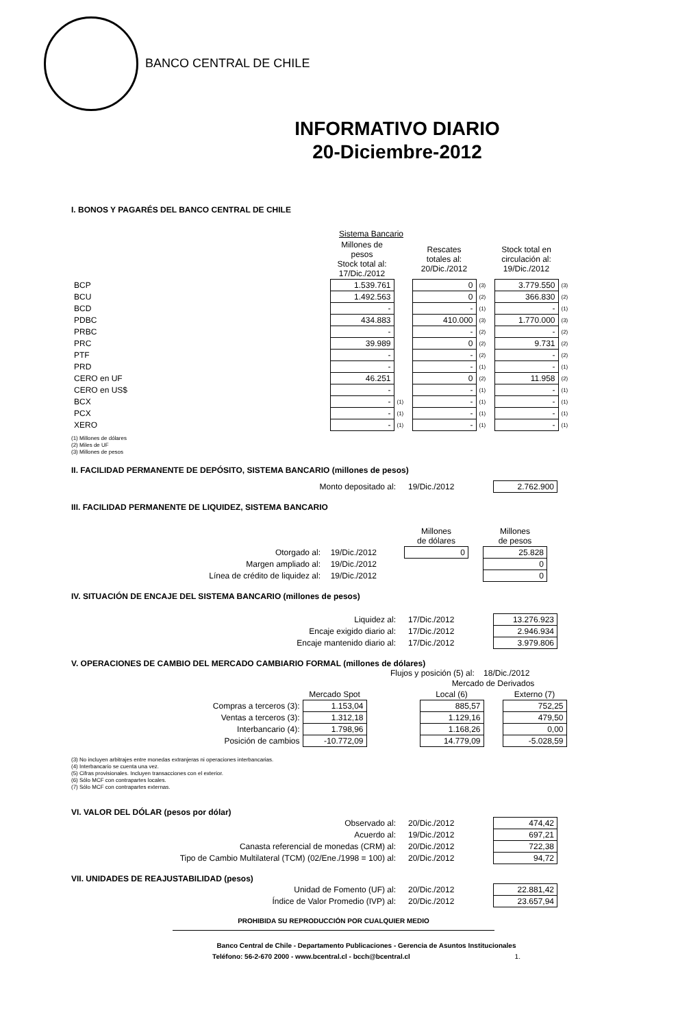BANCO CENTRAL DE CHILE
INFORMATIVO DIARIO
20-Diciembre-2012
I. BONOS Y PAGARÉS DEL BANCO CENTRAL DE CHILE
| | Sistema Bancario | | | | | |
| | Millones de pesos Stock total al: 17/Dic./2012 | | Rescates totales al: 20/Dic./2012 | | Stock total en circulación al: 19/Dic./2012 | |
| BCP | 1.539.761 | | 0 | (3) | 3.779.550 | (3) |
| BCU | 1.492.563 | | 0 | (2) | 366.830 | (2) |
| BCD | - | | - | (1) | - | (1) |
| PDBC | 434.883 | | 410.000 | (3) | 1.770.000 | (3) |
| PRBC | - | | - | (2) | - | (2) |
| PRC | 39.989 | | 0 | (2) | 9.731 | (2) |
| PTF | - | | - | (2) | - | (2) |
| PRD | - | | - | (1) | - | (1) |
| CERO en UF | 46.251 | | 0 | (2) | 11.958 | (2) |
| CERO en US$ | - | | - | (1) | - | (1) |
| BCX | - | (1) | - | (1) | - | (1) |
| PCX | - | (1) | - | (1) | - | (1) |
| XERO | - | (1) | - | (1) | - | (1) |
(1) Millones de dólares
(2) Miles de UF
(3) Millones de pesos
II. FACILIDAD PERMANENTE DE DEPÓSITO, SISTEMA BANCARIO (millones de pesos)
| Monto depositado al: | 19/Dic./2012 | 2.762.900 |
III. FACILIDAD PERMANENTE DE LIQUIDEZ, SISTEMA BANCARIO
| | | Millones de dólares | | Millones de pesos |
| --- | --- | --- | --- | --- |
| Otorgado al: | 19/Dic./2012 | 0 | | 25.828 |
| Margen ampliado al: | 19/Dic./2012 | | | 0 |
| Línea de crédito de liquidez al: | 19/Dic./2012 | | | 0 |
IV. SITUACIÓN DE ENCAJE DEL SISTEMA BANCARIO (millones de pesos)
| Liquidez al: | 17/Dic./2012 | 13.276.923 |
| Encaje exigido diario al: | 17/Dic./2012 | 2.946.934 |
| Encaje mantenido diario al: | 17/Dic./2012 | 3.979.806 |
V. OPERACIONES DE CAMBIO DEL MERCADO CAMBIARIO FORMAL (millones de dólares)
Flujos y posición (5) al: 18/Dic./2012
| | | | Mercado de Derivados | | |
| | Mercado Spot | | Local (6) | | Externo (7) |
| Compras a terceros (3): | 1.153,04 | | 885,57 | | 752,25 |
| Ventas a terceros (3): | 1.312,18 | | 1.129,16 | | 479,50 |
| Interbancario (4): | 1.798,96 | | 1.168,26 | | 0,00 |
| Posición de cambios | -10.772,09 | | 14.779,09 | | -5.028,59 |
(3) No incluyen arbitrajes entre monedas extranjeras ni operaciones interbancarias.
(4) Interbancario se cuenta una vez.
(5) Cifras provisionales. Incluyen transacciones con el exterior.
(6) Sólo MCF con contrapartes locales.
(7) Sólo MCF con contrapartes externas.
VI. VALOR DEL DÓLAR (pesos por dólar)
| Observado al: | 20/Dic./2012 | 474,42 |
| Acuerdo al: | 19/Dic./2012 | 697,21 |
| Canasta referencial de monedas (CRM) al: | 20/Dic./2012 | 722,38 |
| Tipo de Cambio Multilateral (TCM) (02/Ene./1998 = 100) al: | 20/Dic./2012 | 94,72 |
VII. UNIDADES DE REAJUSTABILIDAD (pesos)
| Unidad de Fomento (UF) al: | 20/Dic./2012 | 22.881,42 |
| Índice de Valor Promedio (IVP) al: | 20/Dic./2012 | 23.657,94 |
PROHIBIDA SU REPRODUCCIÓN POR CUALQUIER MEDIO
Banco Central de Chile - Departamento Publicaciones - Gerencia de Asuntos Institucionales
Teléfono: 56-2-670 2000 - www.bcentral.cl - bcch@bcentral.cl 1.